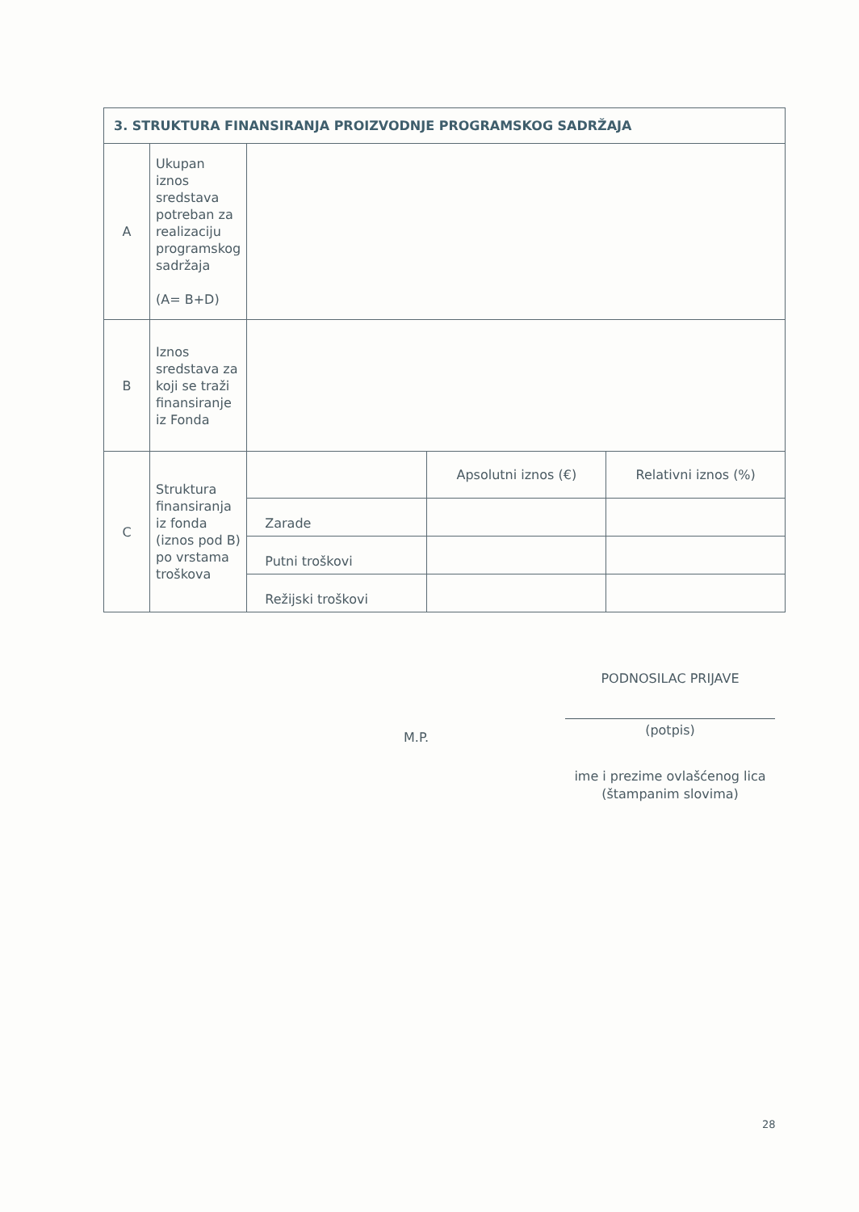| 3. STRUKTURA FINANSIRANJA PROIZVODNJE PROGRAMSKOG SADRŽAJA | | | | |
| --- | --- | --- | --- | --- |
| A | Ukupan iznos sredstava potreban za realizaciju programskog sadržaja (A= B+D) | | | |
| B | Iznos sredstava za koji se traži finansiranje iz Fonda | | | |
| C | Struktura finansiranja iz fonda (iznos pod B) po vrstama troškova | | Apsolutni iznos (€) | Relativni iznos (%) |
| | | Zarade | | |
| | | Putni troškovi | | |
| | | Režijski troškovi | | |
PODNOSILAC PRIJAVE
M.P.
(potpis)
ime i prezime ovlašćenog lica
(štampanim slovima)
28